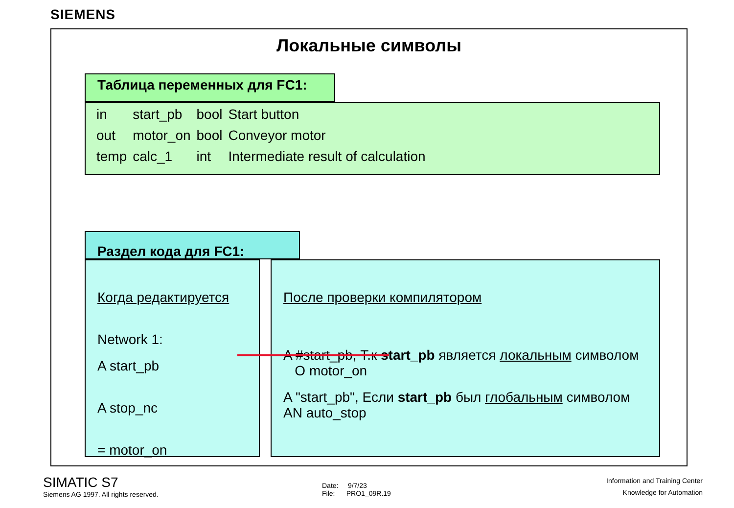SIEMENS
Локальные символы
Таблица переменных для FC1:
| in | start_pb | bool | Start button |
| out | motor_on | bool | Conveyor motor |
| temp | calc_1 | int | Intermediate result of calculation |
Раздел кода для FC1:
Когда редактируется
Network 1:
A start_pb
A stop_nc
= motor_on
После проверки компилятором
A #start_pb, Т.к start_pb является локальным символом O motor_on
A "start_pb", Если start_pb был глобальным символом AN auto_stop
SIMATIC S7
Siemens AG 1997. All rights reserved.
Date: 9/7/23
File: PRO1_09R.19
Information and Training Center
Knowledge for Automation